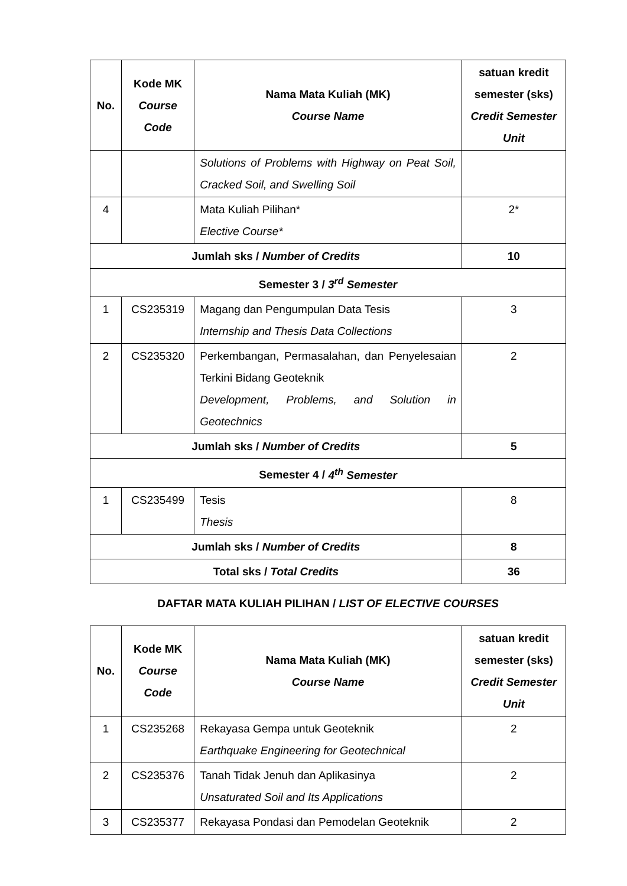| No. | Kode MK Course Code | Nama Mata Kuliah (MK) Course Name | satuan kredit semester (sks) Credit Semester Unit |
| --- | --- | --- | --- |
| | | Solutions of Problems with Highway on Peat Soil, Cracked Soil, and Swelling Soil | |
| 4 | | Mata Kuliah Pilihan* Elective Course* | 2* |
| Jumlah sks / Number of Credits | | | 10 |
| Semester 3 / 3<sup>rd</sup> Semester | | | |
| 1 | CS235319 | Magang dan Pengumpulan Data Tesis Internship and Thesis Data Collections | 3 |
| 2 | CS235320 | Perkembangan, Permasalahan, dan Penyelesaian Terkini Bidang Geoteknik Development, Problems, and Solution in Geotechnics | 2 |
| Jumlah sks / Number of Credits | | | 5 |
| Semester 4 / 4<sup>th</sup> Semester | | | |
| 1 | CS235499 | Tesis Thesis | 8 |
| Jumlah sks / Number of Credits | | | 8 |
| Total sks / Total Credits | | | 36 |
DAFTAR MATA KULIAH PILIHAN / LIST OF ELECTIVE COURSES
| No. | Kode MK Course Code | Nama Mata Kuliah (MK) Course Name | satuan kredit semester (sks) Credit Semester Unit |
| --- | --- | --- | --- |
| 1 | CS235268 | Rekayasa Gempa untuk Geoteknik Earthquake Engineering for Geotechnical | 2 |
| 2 | CS235376 | Tanah Tidak Jenuh dan Aplikasinya Unsaturated Soil and Its Applications | 2 |
| 3 | CS235377 | Rekayasa Pondasi dan Pemodelan Geoteknik | 2 |